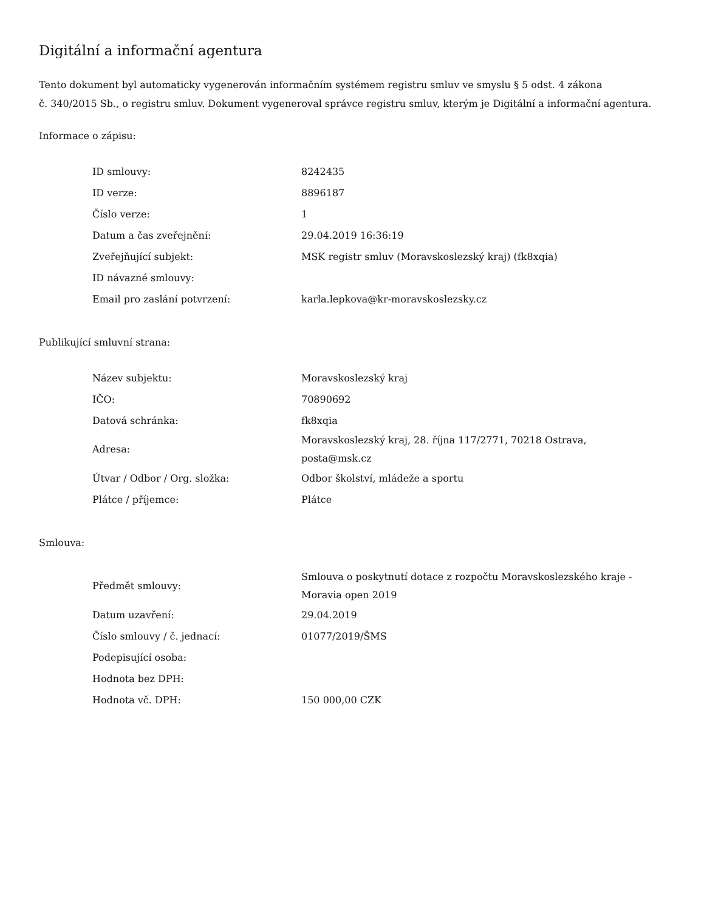Digitální a informační agentura
Tento dokument byl automaticky vygenerován informačním systémem registru smluv ve smyslu § 5 odst. 4 zákona
č. 340/2015 Sb., o registru smluv. Dokument vygeneroval správce registru smluv, kterým je Digitální a informační agentura.
Informace o zápisu:
| ID smlouvy: | 8242435 |
| ID verze: | 8896187 |
| Číslo verze: | 1 |
| Datum a čas zveřejnění: | 29.04.2019 16:36:19 |
| Zveřejňující subjekt: | MSK registr smluv (Moravskoslezský kraj) (fk8xqia) |
| ID návazné smlouvy: | |
| Email pro zaslání potvrzení: | karla.lepkova@kr-moravskoslezsky.cz |
Publikující smluvní strana:
| Název subjektu: | Moravskoslezský kraj |
| IČO: | 70890692 |
| Datová schránka: | fk8xqia |
| Adresa: | Moravskoslezský kraj, 28. října 117/2771, 70218 Ostrava, posta@msk.cz |
| Útvar / Odbor / Org. složka: | Odbor školství, mládeže a sportu |
| Plátce / příjemce: | Plátce |
Smlouva:
| Předmět smlouvy: | Smlouva o poskytnutí dotace z rozpočtu Moravskoslezského kraje - Moravia open 2019 |
| Datum uzavření: | 29.04.2019 |
| Číslo smlouvy / č. jednací: | 01077/2019/ŠMS |
| Podepisující osoba: | |
| Hodnota bez DPH: | |
| Hodnota vč. DPH: | 150 000,00 CZK |